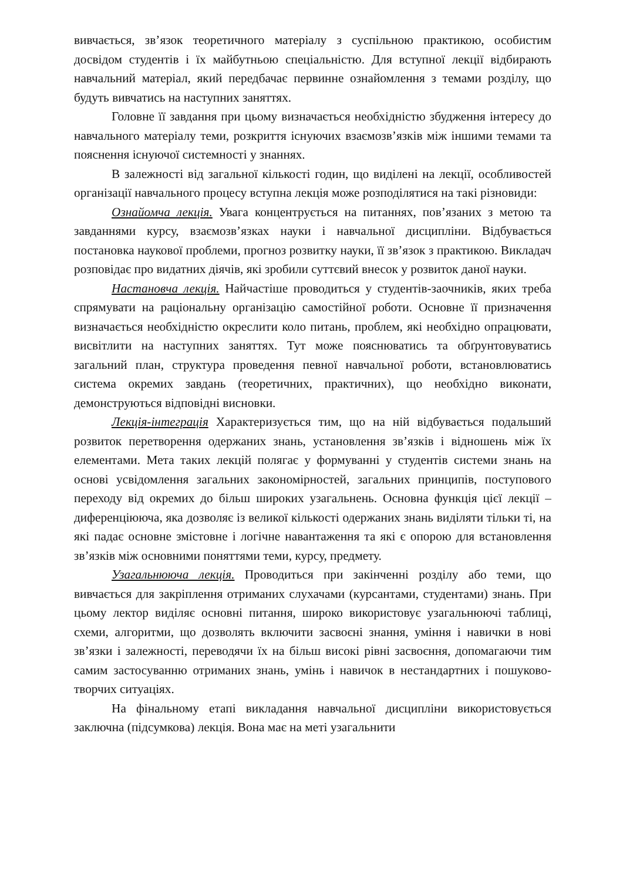вивчається, зв’язок теоретичного матеріалу з суспільною практикою, особистим досвідом студентів і їх майбутньою спеціальністю. Для вступної лекції відбирають навчальний матеріал, який передбачає первинне ознайомлення з темами розділу, що будуть вивчатись на наступних заняттях.
Головне її завдання при цьому визначається необхідністю збудження інтересу до навчального матеріалу теми, розкриття існуючих взаємозв’язків між іншими темами та пояснення існуючої системності у знаннях.
В залежності від загальної кількості годин, що виділені на лекції, особливостей організації навчального процесу вступна лекція може розподілятися на такі різновиди:
Ознайомча лекція. Увага концентрується на питаннях, пов’язаних з метою та завданнями курсу, взаємозв’язках науки і навчальної дисципліни. Відбувається постановка наукової проблеми, прогноз розвитку науки, її зв’язок з практикою. Викладач розповідає про видатних діячів, які зробили суттєвий внесок у розвиток даної науки.
Настановча лекція. Найчастіше проводиться у студентів-заочників, яких треба спрямувати на раціональну організацію самостійної роботи. Основне її призначення визначається необхідністю окреслити коло питань, проблем, які необхідно опрацювати, висвітлити на наступних заняттях. Тут може пояснюватись та обґрунтовуватись загальний план, структура проведення певної навчальної роботи, встановлюватись система окремих завдань (теоретичних, практичних), що необхідно виконати, демонструються відповідні висновки.
Лекція-інтеграція Характеризується тим, що на ній відбувається подальший розвиток перетворення одержаних знань, установлення зв’язків і відношень між їх елементами. Мета таких лекцій полягає у формуванні у студентів системи знань на основі усвідомлення загальних закономірностей, загальних принципів, поступового переходу від окремих до більш широких узагальнень. Основна функція цієї лекції – диференціююча, яка дозволяє із великої кількості одержаних знань виділяти тільки ті, на які падає основне змістовне і логічне навантаження та які є опорою для встановлення зв’язків між основними поняттями теми, курсу, предмету.
Узагальнююча лекція. Проводиться при закінченні розділу або теми, що вивчається для закріплення отриманих слухачами (курсантами, студентами) знань. При цьому лектор виділяє основні питання, широко використовує узагальнюючі таблиці, схеми, алгоритми, що дозволять включити засвоєні знання, уміння і навички в нові зв’язки і залежності, переводячи їх на більш високі рівні засвоєння, допомагаючи тим самим застосуванню отриманих знань, умінь і навичок в нестандартних і пошуково-творчих ситуаціях.
На фінальному етапі викладання навчальної дисципліни використовується заключна (підсумкова) лекція. Вона має на меті узагальнити